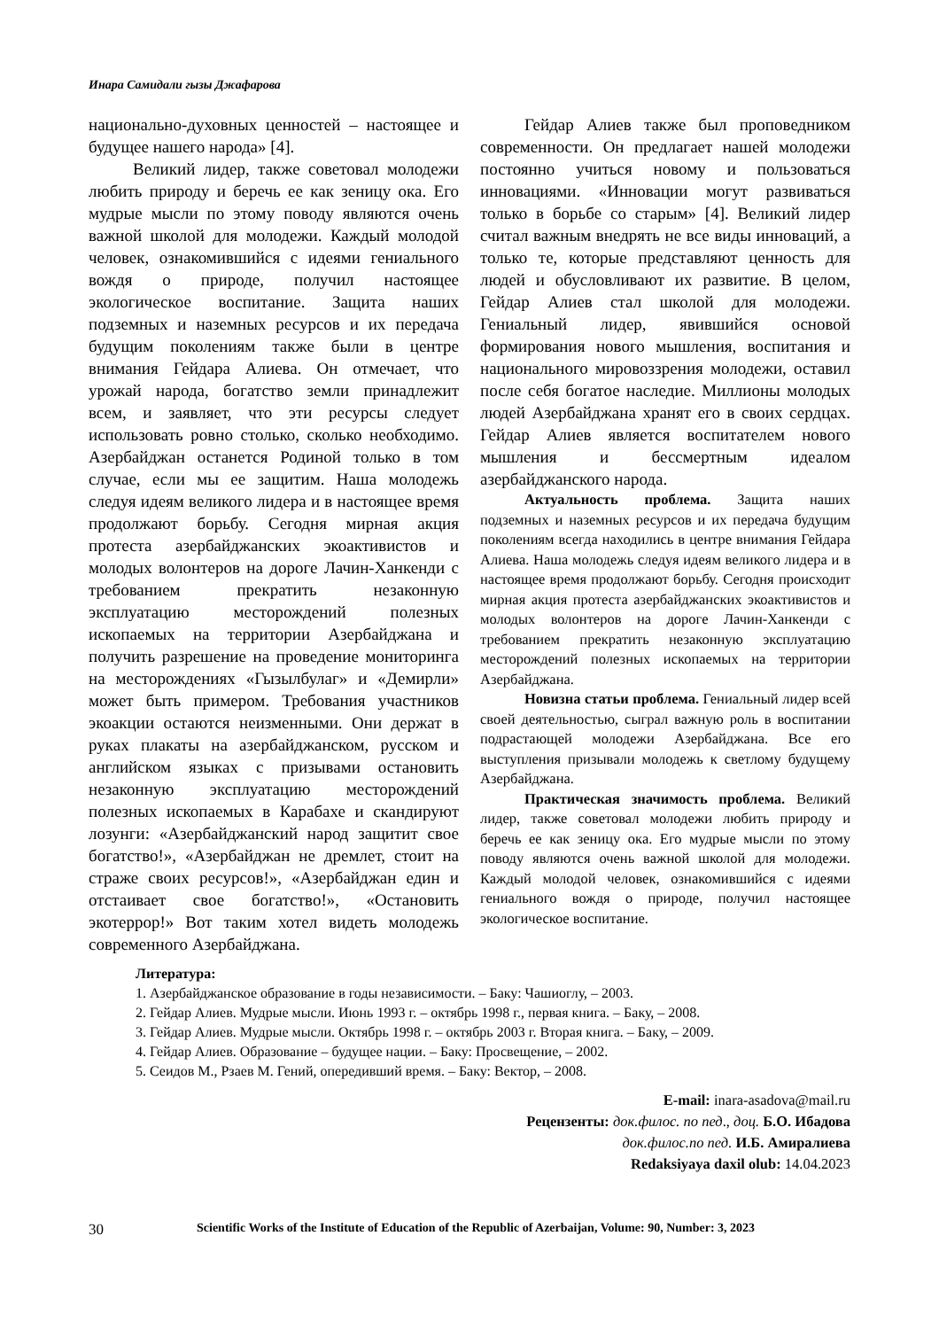Инара Самидали гызы Джафарова
национально-духовных ценностей – настоящее и будущее нашего народа» [4].
Великий лидер, также советовал молодежи любить природу и беречь ее как зеницу ока. Его мудрые мысли по этому поводу являются очень важной школой для молодежи. Каждый молодой человек, ознакомившийся с идеями гениального вождя о природе, получил настоящее экологическое воспитание. Защита наших подземных и наземных ресурсов и их передача будущим поколениям также были в центре внимания Гейдара Алиева. Он отмечает, что урожай народа, богатство земли принадлежит всем, и заявляет, что эти ресурсы следует использовать ровно столько, сколько необходимо. Азербайджан останется Родиной только в том случае, если мы ее защитим. Наша молодежь следуя идеям великого лидера и в настоящее время продолжают борьбу. Сегодня мирная акция протеста азербайджанских экоактивистов и молодых волонтеров на дороге Лачин-Ханкенди с требованием прекратить незаконную эксплуатацию месторождений полезных ископаемых на территории Азербайджана и получить разрешение на проведение мониторинга на месторождениях «Гызылбулаг» и «Демирли» может быть примером. Требования участников экоакции остаются неизменными. Они держат в руках плакаты на азербайджанском, русском и английском языках с призывами остановить незаконную эксплуатацию месторождений полезных ископаемых в Карабахе и скандируют лозунги: «Азербайджанский народ защитит свое богатство!», «Азербайджан не дремлет, стоит на страже своих ресурсов!», «Азербайджан един и отстаивает свое богатство!», «Остановить экотеррор!» Вот таким хотел видеть молодежь современного Азербайджана.
Гейдар Алиев также был проповедником современности. Он предлагает нашей молодежи постоянно учиться новому и пользоваться инновациями. «Инновации могут развиваться только в борьбе со старым» [4]. Великий лидер считал важным внедрять не все виды инноваций, а только те, которые представляют ценность для людей и обусловливают их развитие. В целом, Гейдар Алиев стал школой для молодежи. Гениальный лидер, явившийся основой формирования нового мышления, воспитания и национального мировоззрения молодежи, оставил после себя богатое наследие. Миллионы молодых людей Азербайджана хранят его в своих сердцах. Гейдар Алиев является воспитателем нового мышления и бессмертным идеалом азербайджанского народа.
Актуальность проблема. Защита наших подземных и наземных ресурсов и их передача будущим поколениям всегда находились в центре внимания Гейдара Алиева. Наша молодежь следуя идеям великого лидера и в настоящее время продолжают борьбу. Сегодня происходит мирная акция протеста азербайджанских экоактивистов и молодых волонтеров на дороге Лачин-Ханкенди с требованием прекратить незаконную эксплуатацию месторождений полезных ископаемых на территории Азербайджана.
Новизна статьи проблема. Гениальный лидер всей своей деятельностью, сыграл важную роль в воспитании подрастающей молодежи Азербайджана. Все его выступления призывали молодежь к светлому будущему Азербайджана.
Практическая значимость проблема. Великий лидер, также советовал молодежи любить природу и беречь ее как зеницу ока. Его мудрые мысли по этому поводу являются очень важной школой для молодежи. Каждый молодой человек, ознакомившийся с идеями гениального вождя о природе, получил настоящее экологическое воспитание.
Литература:
1. Азербайджанское образование в годы независимости. – Баку: Чашиоглу, – 2003.
2. Гейдар Алиев. Мудрые мысли. Июнь 1993 г. – октябрь 1998 г., первая книга. – Баку, – 2008.
3. Гейдар Алиев. Мудрые мысли. Октябрь 1998 г. – октябрь 2003 г. Вторая книга. – Баку, – 2009.
4. Гейдар Алиев. Образование – будущее нации. – Баку: Просвещение, – 2002.
5. Сеидов М., Рзаев М. Гений, опередивший время. – Баку: Вектор, – 2008.
E-mail: inara-asadova@mail.ru
Рецензенты: док.филос. по пед., доц. Б.О. Ибадова
док.филос.по пед. И.Б. Амиралиева
Redaksiyaya daxil olub: 14.04.2023
30 Scientific Works of the Institute of Education of the Republic of Azerbaijan, Volume: 90, Number: 3, 2023